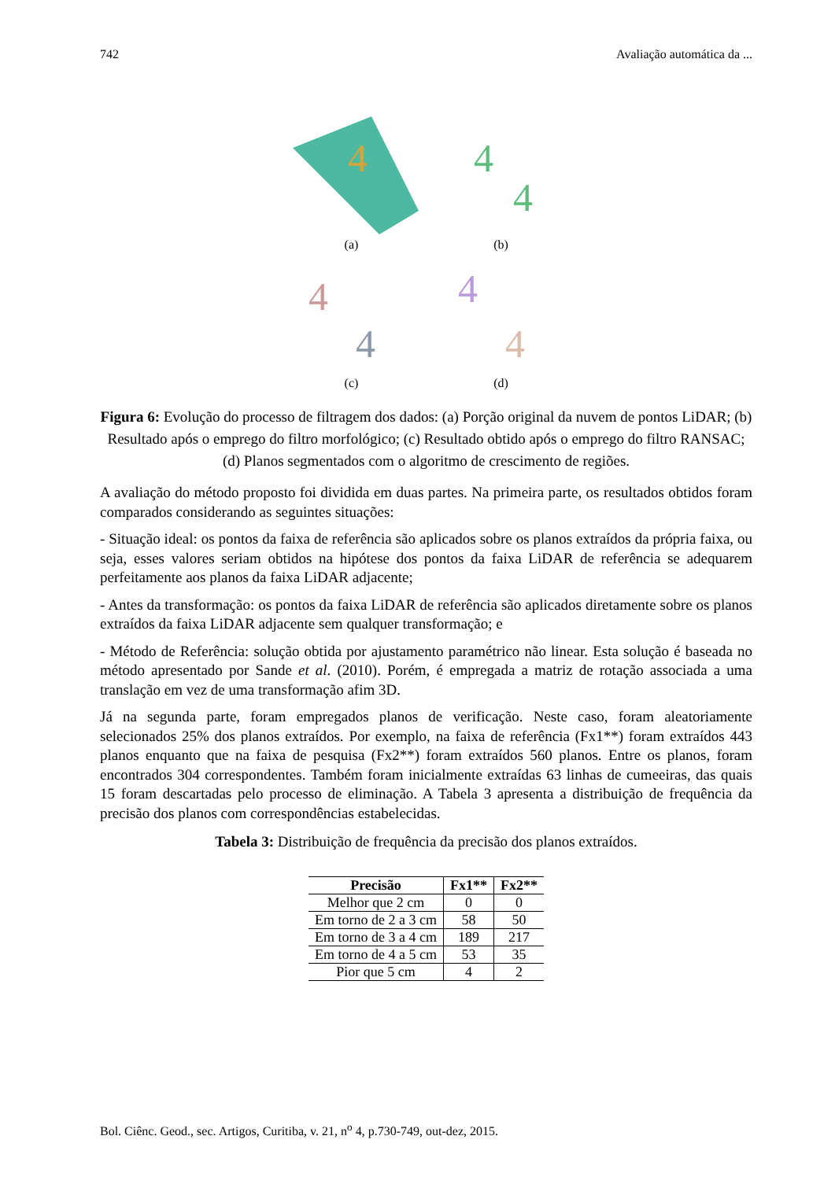742 Avaliação automática da ...
4
(a)
4
4
(b)
4
4
(c)
4
4
(d)
Figura 6: Evolução do processo de filtragem dos dados: (a) Porção original da nuvem de pontos LiDAR; (b) Resultado após o emprego do filtro morfológico; (c) Resultado obtido após o emprego do filtro RANSAC; (d) Planos segmentados com o algoritmo de crescimento de regiões.
A avaliação do método proposto foi dividida em duas partes. Na primeira parte, os resultados obtidos foram comparados considerando as seguintes situações:
- Situação ideal: os pontos da faixa de referência são aplicados sobre os planos extraídos da própria faixa, ou seja, esses valores seriam obtidos na hipótese dos pontos da faixa LiDAR de referência se adequarem perfeitamente aos planos da faixa LiDAR adjacente;
- Antes da transformação: os pontos da faixa LiDAR de referência são aplicados diretamente sobre os planos extraídos da faixa LiDAR adjacente sem qualquer transformação; e
- Método de Referência: solução obtida por ajustamento paramétrico não linear. Esta solução é baseada no método apresentado por Sande et al. (2010). Porém, é empregada a matriz de rotação associada a uma translação em vez de uma transformação afim 3D.
Já na segunda parte, foram empregados planos de verificação. Neste caso, foram aleatoriamente selecionados 25% dos planos extraídos. Por exemplo, na faixa de referência (Fx1**) foram extraídos 443 planos enquanto que na faixa de pesquisa (Fx2**) foram extraídos 560 planos. Entre os planos, foram encontrados 304 correspondentes. Também foram inicialmente extraídas 63 linhas de cumeeiras, das quais 15 foram descartadas pelo processo de eliminação. A Tabela 3 apresenta a distribuição de frequência da precisão dos planos com correspondências estabelecidas.
Tabela 3: Distribuição de frequência da precisão dos planos extraídos.
| Precisão | Fx1** | Fx2** |
| --- | --- | --- |
| Melhor que 2 cm | 0 | 0 |
| Em torno de 2 a 3 cm | 58 | 50 |
| Em torno de 3 a 4 cm | 189 | 217 |
| Em torno de 4 a 5 cm | 53 | 35 |
| Pior que 5 cm | 4 | 2 |
Bol. Ciênc. Geod., sec. Artigos, Curitiba, v. 21, n<sup>o</sup> 4, p.730-749, out-dez, 2015.